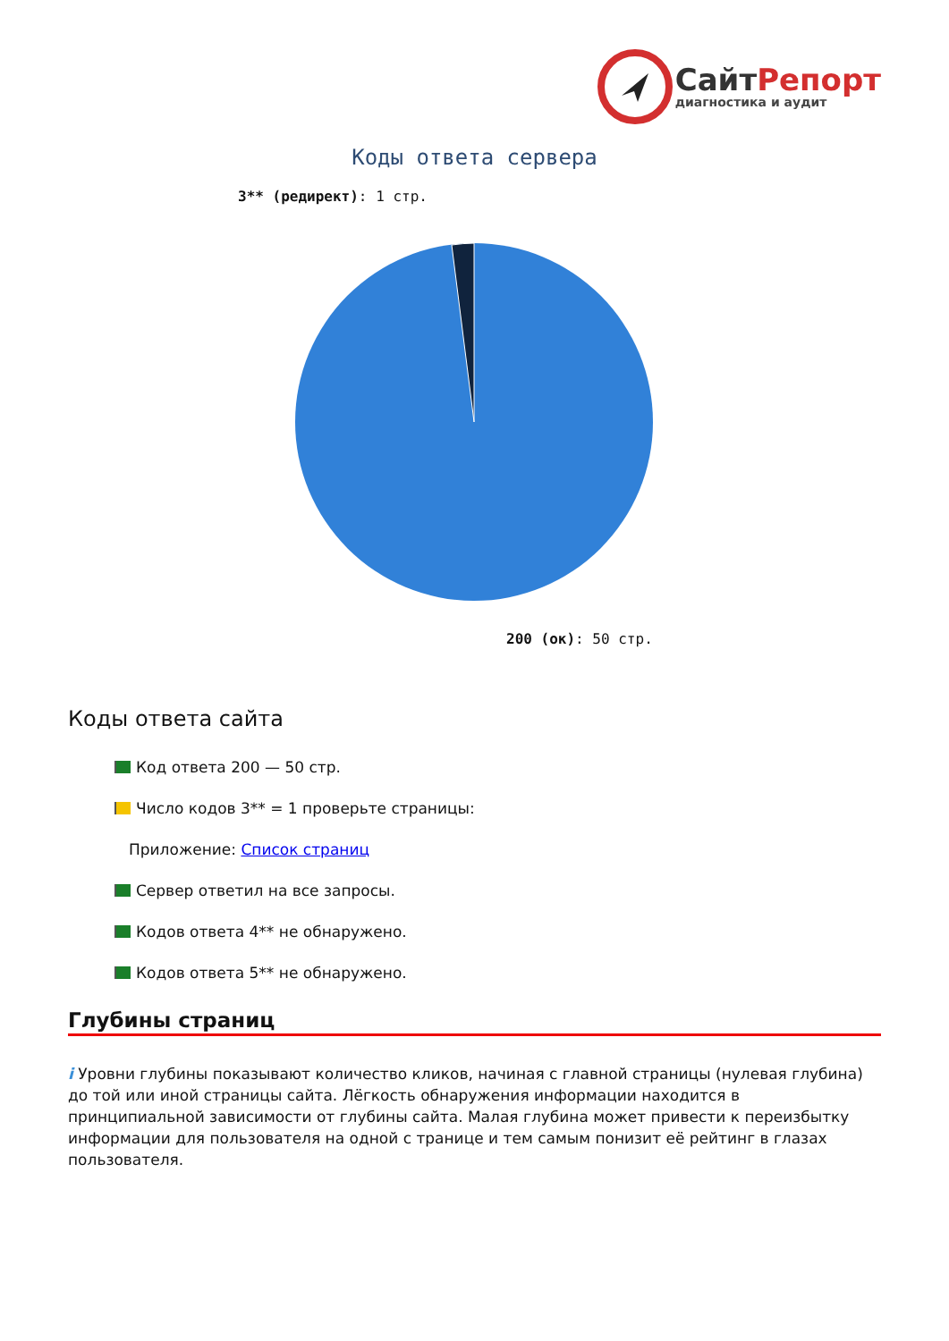СайтРепорт
диагностика и аудит
Коды ответа сервера
3** (редирект): 1 стр.
200 (ок): 50 стр.
Коды ответа сайта
Код ответа 200 — 50 стр.
Число кодов 3** = 1 проверьте страницы:
Приложение: Список страниц
Сервер ответил на все запросы.
Кодов ответа 4** не обнаружено.
Кодов ответа 5** не обнаружено.
Глубины страниц
i Уровни глубины показывают количество кликов, начиная с главной страницы (нулевая глубина) до той или иной страницы сайта. Лёгкость обнаружения информации находится в принципиальной зависимости от глубины сайта. Малая глубина может привести к переизбытку информации для пользователя на одной с транице и тем самым понизит её рейтинг в глазах пользователя.